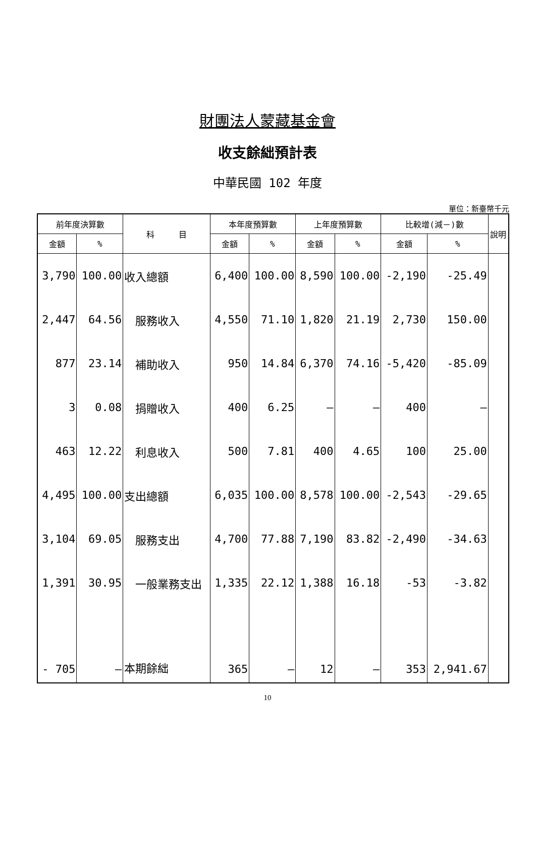財團法人蒙藏基金會
收支餘絀預計表
中華民國 102 年度
單位：新臺幣千元
| 前年度決算數 | | 科 目 | 本年度預算數 | | 上年度預算數 | | 比較增(減－)數 | | 說明 |
| --- | --- | --- | --- | --- | --- | --- | --- | --- | --- |
| 金額 | % | | 金額 | % | 金額 | % | 金額 | % | |
| 3,790 | 100.00 | 收入總額 | 6,400 | 100.00 | 8,590 | 100.00 | -2,190 | -25.49 | |
| 2,447 | 64.56 | 服務收入 | 4,550 | 71.10 | 1,820 | 21.19 | 2,730 | 150.00 | |
| 877 | 23.14 | 補助收入 | 950 | 14.84 | 6,370 | 74.16 | -5,420 | -85.09 | |
| 3 | 0.08 | 捐贈收入 | 400 | 6.25 | — | — | 400 | — | |
| 463 | 12.22 | 利息收入 | 500 | 7.81 | 400 | 4.65 | 100 | 25.00 | |
| 4,495 | 100.00 | 支出總額 | 6,035 | 100.00 | 8,578 | 100.00 | -2,543 | -29.65 | |
| 3,104 | 69.05 | 服務支出 | 4,700 | 77.88 | 7,190 | 83.82 | -2,490 | -34.63 | |
| 1,391 | 30.95 | 一般業務支出 | 1,335 | 22.12 | 1,388 | 16.18 | -53 | -3.82 | |
| - 705 | — | 本期餘絀 | 365 | — | 12 | — | 353 | 2,941.67 | |
10